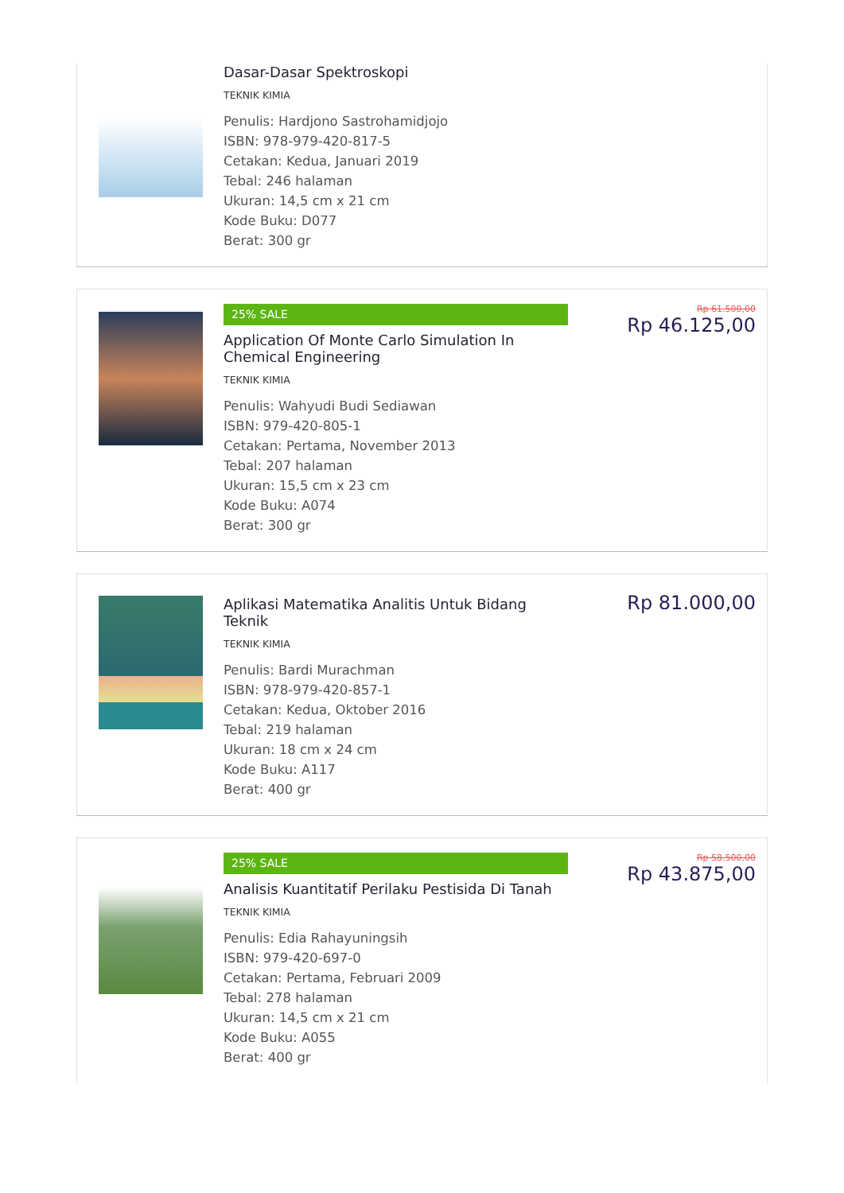Dasar-Dasar Spektroskopi
TEKNIK KIMIA
Penulis: Hardjono Sastrohamidjojo
ISBN: 978-979-420-817-5
Cetakan: Kedua, Januari 2019
Tebal: 246 halaman
Ukuran: 14,5 cm x 21 cm
Kode Buku: D077
Berat: 300 gr
25% SALE
Application Of Monte Carlo Simulation In Chemical Engineering
TEKNIK KIMIA
Penulis: Wahyudi Budi Sediawan
ISBN: 979-420-805-1
Cetakan: Pertama, November 2013
Tebal: 207 halaman
Ukuran: 15,5 cm x 23 cm
Kode Buku: A074
Berat: 300 gr
Rp 61.500,00
Rp 46.125,00
Aplikasi Matematika Analitis Untuk Bidang Teknik
TEKNIK KIMIA
Penulis: Bardi Murachman
ISBN: 978-979-420-857-1
Cetakan: Kedua, Oktober 2016
Tebal: 219 halaman
Ukuran: 18 cm x 24 cm
Kode Buku: A117
Berat: 400 gr
Rp 81.000,00
25% SALE
Analisis Kuantitatif Perilaku Pestisida Di Tanah
TEKNIK KIMIA
Penulis: Edia Rahayuningsih
ISBN: 979-420-697-0
Cetakan: Pertama, Februari 2009
Tebal: 278 halaman
Ukuran: 14,5 cm x 21 cm
Kode Buku: A055
Berat: 400 gr
Rp 58.500,00
Rp 43.875,00